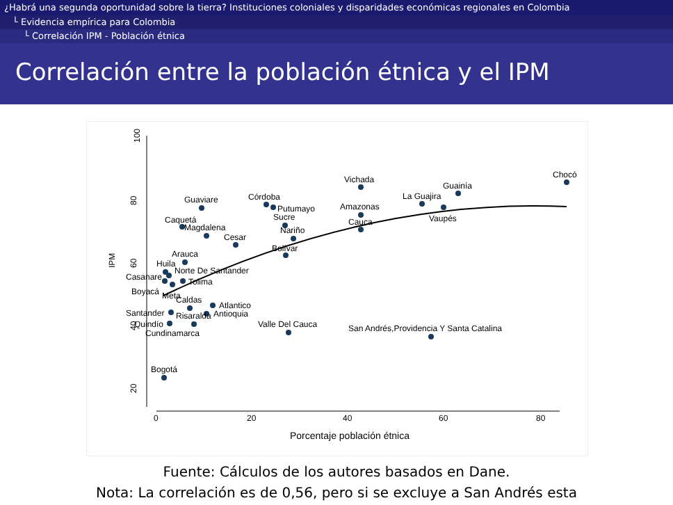¿Habrá una segunda oportunidad sobre la tierra? Instituciones coloniales y disparidades económicas regionales en Colombia
└ Evidencia empírica para Colombia
└ Correlación IPM - Población étnica
Correlación entre la población étnica y el IPM
100
80
60
40
20
IPM
0
20
40
60
80
Porcentaje población étnica
Chocó
Vichada
Guainía
La Guajira
Vaupés
Amazonas
Cauca
Guaviare
Córdoba
Putumayo
Sucre
Nariño
Bolívar
Caquetá
Magdalena
Cesar
Arauca
Huila
Norte De Santander
Casanare
Tolima
Boyacá
Meta
Caldas
Atlantico
Santander
Risaralda
Antioquia
Quindío
Cundinamarca
Valle Del Cauca
San Andrés,Providencia Y Santa Catalina
Bogotá
Fuente: Cálculos de los autores basados en Dane.
Nota: La correlación es de 0,56, pero si se excluye a San Andrés esta